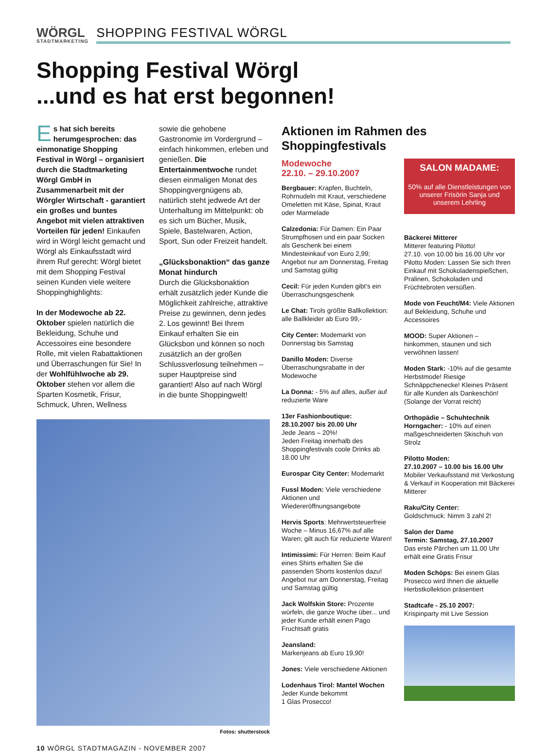WÖRGL
STADTMARKETING
SHOPPING FESTIVAL WÖRGL
Shopping Festival Wörgl
...und es hat erst begonnen!
Es hat sich bereits herumgesprochen: das einmonatige Shopping Festival in Wörgl – organisiert durch die Stadtmarketing Wörgl GmbH in Zusammenarbeit mit der Wörgler Wirtschaft - garantiert ein großes und buntes Angebot mit vielen attraktiven Vorteilen für jeden! Einkaufen wird in Wörgl leicht gemacht und Wörgl als Einkaufsstadt wird ihrem Ruf gerecht: Wörgl bietet mit dem Shopping Festival seinen Kunden viele weitere Shoppinghighlights:
In der Modewoche ab 22. Oktober spielen natürlich die Bekleidung, Schuhe und Accessoires eine besondere Rolle, mit vielen Rabattaktionen und Überraschungen für Sie! In der Wohlfühlwoche ab 29. Oktober stehen vor allem die Sparten Kosmetik, Frisur, Schmuck, Uhren, Wellness
sowie die gehobene Gastronomie im Vordergrund – einfach hinkommen, erleben und genießen. Die Entertainmentwoche rundet diesen einmaligen Monat des Shoppingvergnügens ab, natürlich steht jedwede Art der Unterhaltung im Mittelpunkt: ob es sich um Bücher, Musik, Spiele, Bastelwaren, Action, Sport, Sun oder Freizeit handelt.
„Glücksbonaktion“ das ganze Monat hindurch
Durch die Glücksbonaktion erhält zusätzlich jeder Kunde die Möglichkeit zahlreiche, attraktive Preise zu gewinnen, denn jedes 2. Los gewinnt! Bei Ihrem Einkauf erhalten Sie ein Glücksbon und können so noch zusätzlich an der großen Schlussverlosung teilnehmen – super Hauptpreise sind garantiert! Also auf nach Wörgl in die bunte Shoppingwelt!
Fotos: shutterstock
Aktionen im Rahmen des Shoppingfestivals
Modewoche
22.10. – 29.10.2007
Bergbauer: Krapfen, Buchteln, Rohrnudeln mit Kraut, verschiedene Omeletten mit Käse, Spinat, Kraut oder Marmelade
Calzedonia: Für Damen: Ein Paar Strumpfhosen und ein paar Socken als Geschenk bei einem Mindesteinkauf von Euro 2,99; Angebot nur am Donnerstag, Freitag und Samstag gültig
Cecil: Für jeden Kunden gibt's ein Überraschungsgeschenk
Le Chat: Tirols größte Ballkollektion: alle Ballkleider ab Euro 99,-
City Center: Modemarkt von Donnerstag bis Samstag
Danillo Moden: Diverse Überraschungsrabatte in der Modewoche
La Donna: - 5% auf alles, außer auf reduzierte Ware
13er Fashionboutique:
28.10.2007 bis 20.00 Uhr
Jede Jeans – 20%!
Jeden Freitag innerhalb des Shoppingfestivals coole Drinks ab 18.00 Uhr
Eurospar City Center: Modemarkt
Fussl Moden: Viele verschiedene Aktionen und Wiedereröffnungsangebote
Hervis Sports: Mehrwertsteuerfreie Woche – Minus 16,67% auf alle Waren; gilt auch für reduzierte Waren!
Intimissimi: Für Herren: Beim Kauf eines Shirts erhalten Sie die passenden Shorts kostenlos dazu! Angebot nur am Donnerstag, Freitag und Samstag gültig
Jack Wolfskin Store: Prozente würfeln, die ganze Woche über... und jeder Kunde erhält einen Pago Fruchtsaft gratis
Jeansland:
Markenjeans ab Euro 19,90!
Jones: Viele verschiedene Aktionen
Lodenhaus Tirol: Mantel Wochen
Jeder Kunde bekommt
1 Glas Prosecco!
SALON MADAME:
50% auf alle Dienstleistungen von unserer Frisörin Sanja und unserem Lehrling
Bäckerei Mitterer
Mitterer featuring Pilotto!
27.10. von 10.00 bis 16.00 Uhr vor Pilotto Moden: Lassen Sie sich Ihren Einkauf mit Schokoladenspießchen, Pralinen, Schokoladen und Früchtebroten versüßen.
Mode von Feucht/M4: Viele Aktionen auf Bekleidung, Schuhe und Accessoires
MOOD: Super Aktionen – hinkommen, staunen und sich verwöhnen lassen!
Moden Stark: -10% auf die gesamte Herbstmode! Riesige Schnäppchenecke! Kleines Präsent für alle Kunden als Dankeschön! (Solange der Vorrat reicht)
Orthopädie – Schuhtechnik Horngacher: - 10% auf einen maßgeschneiderten Skischuh von Strolz
Pilotto Moden:
27.10.2007 – 10.00 bis 16.00 Uhr
Mobiler Verkaufsstand mit Verkostung & Verkauf in Kooperation mit Bäckerei Mitterer
Raku/City Center:
Goldschmuck: Nimm 3 zahl 2!
Salon der Dame
Termin: Samstag, 27.10.2007
Das erste Pärchen um 11.00 Uhr erhält eine Gratis Frisur
Moden Schöps: Bei einem Glas Prosecco wird Ihnen die aktuelle Herbstkollektion präsentiert
Stadtcafe - 25.10 2007:
Krispinparty mit Live Session
10 WÖRGL STADTMAGAZIN - NOVEMBER 2007